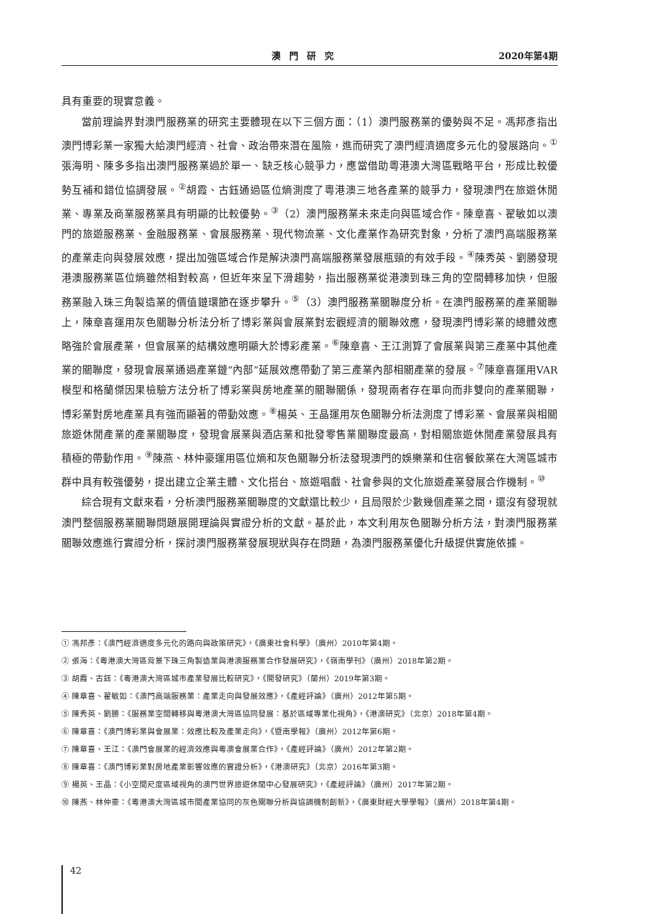澳門研究 2020年第4期
具有重要的現實意義。
當前理論界對澳門服務業的研究主要體現在以下三個方面：（1）澳門服務業的優勢與不足。馮邦彥指出澳門博彩業一家獨大給澳門經濟、社會、政治帶來潛在風險，進而研究了澳門經濟適度多元化的發展路向。<sup>①</sup>張海明、陳多多指出澳門服務業過於單一、缺乏核心競爭力，應當借助粵港澳大灣區戰略平台，形成比較優勢互補和錯位協調發展。<sup>②</sup>胡霞、古鈺通過區位熵測度了粵港澳三地各產業的競爭力，發現澳門在旅遊休閒業、專業及商業服務業具有明顯的比較優勢。<sup>③</sup>（2）澳門服務業未來走向與區域合作。陳章喜、翟敏如以澳門的旅遊服務業、金融服務業、會展服務業、現代物流業、文化產業作為研究對象，分析了澳門高端服務業的產業走向與發展效應，提出加強區域合作是解決澳門高端服務業發展瓶頸的有效手段。<sup>④</sup>陳秀英、劉勝發現港澳服務業區位熵雖然相對較高，但近年來呈下滑趨勢，指出服務業從港澳到珠三角的空間轉移加快，但服務業融入珠三角製造業的價值鏈環節在逐步攀升。<sup>⑤</sup>（3）澳門服務業關聯度分析。在澳門服務業的產業關聯上，陳章喜運用灰色關聯分析法分析了博彩業與會展業對宏觀經濟的關聯效應，發現澳門博彩業的總體效應略強於會展產業，但會展業的結構效應明顯大於博彩產業。<sup>⑥</sup>陳章喜、王江測算了會展業與第三產業中其他產業的關聯度，發現會展業通過產業鏈“內部”延展效應帶動了第三產業內部相關產業的發展。<sup>⑦</sup>陳章喜運用VAR模型和格蘭傑因果檢驗方法分析了博彩業與房地產業的關聯關係，發現兩者存在單向而非雙向的產業關聯，博彩業對房地產業具有強而顯著的帶動效應。<sup>⑧</sup>楊英、王晶運用灰色關聯分析法測度了博彩業、會展業與相關旅遊休閒產業的產業關聯度，發現會展業與酒店業和批發零售業關聯度最高，對相關旅遊休閒產業發展具有積極的帶動作用。<sup>⑨</sup>陳燕、林仲豪運用區位熵和灰色關聯分析法發現澳門的娛樂業和住宿餐飲業在大灣區城市群中具有較強優勢，提出建立企業主體、文化搭台、旅遊唱戲、社會參與的文化旅遊產業發展合作機制。<sup>⑩</sup>
綜合現有文獻來看，分析澳門服務業關聯度的文獻還比較少，且局限於少數幾個產業之間，還沒有發現就澳門整個服務業關聯問題展開理論與實證分析的文獻。基於此，本文利用灰色關聯分析方法，對澳門服務業關聯效應進行實證分析，探討澳門服務業發展現狀與存在問題，為澳門服務業優化升級提供實施依據。
① 馮邦彥：《澳門經濟適度多元化的路向與政策研究》，《廣東社會科學》（廣州）2010年第4期。
② 張海：《粵港澳大灣區背景下珠三角製造業與港澳服務業合作發展研究》，《嶺南學刊》（廣州）2018年第2期。
③ 胡霞、古鈺：《粵港澳大灣區城市產業發展比較研究》，《開發研究》（蘭州）2019年第3期。
④ 陳章喜、翟敏如：《澳門高端服務業：產業走向與發展效應》，《產經評論》（廣州）2012年第5期。
⑤ 陳秀英、劉勝：《服務業空間轉移與粵港澳大灣區協同發展：基於區域專業化視角》，《港澳研究》（北京）2018年第4期。
⑥ 陳章喜：《澳門博彩業與會展業：效應比較及產業走向》，《暨南學報》（廣州）2012年第6期。
⑦ 陳章喜、王江：《澳門會展業的經濟效應與粵澳會展業合作》，《產經評論》（廣州）2012年第2期。
⑧ 陳章喜：《澳門博彩業對房地產業影響效應的實證分析》，《港澳研究》（北京）2016年第3期。
⑨ 楊英、王晶：《小空間尺度區域視角的澳門世界旅遊休閒中心發展研究》，《產經評論》（廣州）2017年第2期。
⑩ 陳燕、林仲豪：《粵港澳大灣區城市間產業協同的灰色關聯分析與協調機制創新》，《廣東財經大學學報》（廣州）2018年第4期。
42